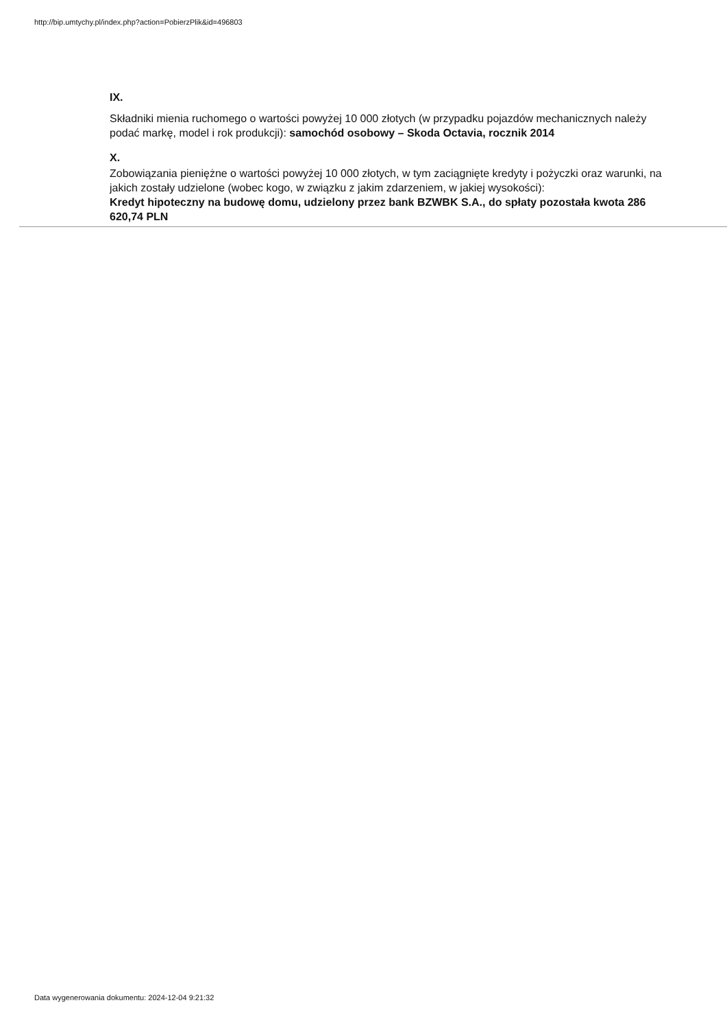http://bip.umtychy.pl/index.php?action=PobierzPlik&id=496803
IX.
Składniki mienia ruchomego o wartości powyżej 10 000 złotych (w przypadku pojazdów mechanicznych należy podać markę, model i rok produkcji): samochód osobowy – Skoda Octavia, rocznik 2014
X.
Zobowiązania pieniężne o wartości powyżej 10 000 złotych, w tym zaciągnięte kredyty i pożyczki oraz warunki, na jakich zostały udzielone (wobec kogo, w związku z jakim zdarzeniem, w jakiej wysokości):
Kredyt hipoteczny na budowę domu, udzielony przez bank BZWBK S.A., do spłaty pozostała kwota 286 620,74 PLN
Data wygenerowania dokumentu: 2024-12-04 9:21:32